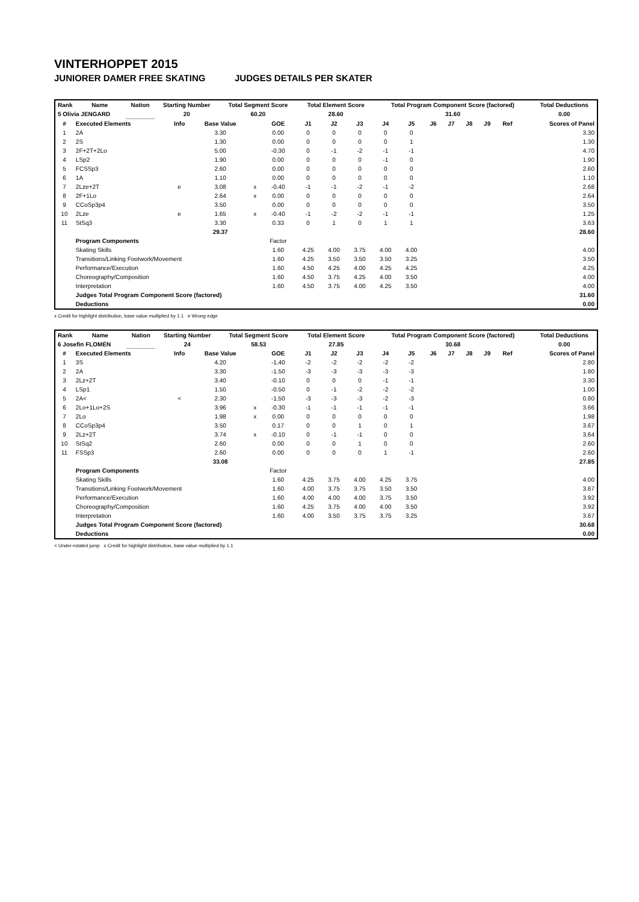VINTERHOPPET 2015
JUNIORER DAMER FREE SKATING JUDGES DETAILS PER SKATER
| Rank | Name | Nation | Starting Number | Total Segment Score | Total Element Score | Total Program Component Score (factored) | Total Deductions |
| --- | --- | --- | --- | --- | --- | --- | --- |
| 5 Olivia JENGARD | | | 20 | 60.20 | 28.60 | 31.60 | 0.00 |
| # | Executed Elements | Info | Base Value | | GOE | J1 | J2 | J3 | J4 | J5 | J6 | J7 | J8 | J9 | Ref | Scores of Panel |
| --- | --- | --- | --- | --- | --- | --- | --- | --- | --- | --- | --- | --- | --- | --- | --- | --- |
| 1 | 2A | | 3.30 | | 0.00 | 0 | 0 | 0 | 0 | 0 | | | | | | 3.30 |
| 2 | 2S | | 1.30 | | 0.00 | 0 | 0 | 0 | 0 | 1 | | | | | | 1.30 |
| 3 | 2F+2T+2Lo | | 5.00 | | -0.30 | 0 | -1 | -2 | -1 | -1 | | | | | | 4.70 |
| 4 | LSp2 | | 1.90 | | 0.00 | 0 | 0 | 0 | -1 | 0 | | | | | | 1.90 |
| 5 | FCSSp3 | | 2.60 | | 0.00 | 0 | 0 | 0 | 0 | 0 | | | | | | 2.60 |
| 6 | 1A | | 1.10 | | 0.00 | 0 | 0 | 0 | 0 | 0 | | | | | | 1.10 |
| 7 | 2Lze+2T | e | 3.08 | x | -0.40 | -1 | -1 | -2 | -1 | -2 | | | | | | 2.68 |
| 8 | 2F+1Lo | | 2.64 | x | 0.00 | 0 | 0 | 0 | 0 | 0 | | | | | | 2.64 |
| 9 | CCoSp3p4 | | 3.50 | | 0.00 | 0 | 0 | 0 | 0 | 0 | | | | | | 3.50 |
| 10 | 2Lze | e | 1.65 | x | -0.40 | -1 | -2 | -2 | -1 | -1 | | | | | | 1.25 |
| 11 | StSq3 | | 3.30 | | 0.33 | 0 | 1 | 0 | 1 | 1 | | | | | | 3.63 |
| | | | 29.37 | | | | | | | | | | | | | 28.60 |
| | Program Components | | | | Factor | | | | | | | | | | | |
| | Skating Skills | | | | 1.60 | 4.25 | 4.00 | 3.75 | 4.00 | 4.00 | | | | | | 4.00 |
| | Transitions/Linking Footwork/Movement | | | | 1.60 | 4.25 | 3.50 | 3.50 | 3.50 | 3.25 | | | | | | 3.50 |
| | Performance/Execution | | | | 1.60 | 4.50 | 4.25 | 4.00 | 4.25 | 4.25 | | | | | | 4.25 |
| | Choreography/Composition | | | | 1.60 | 4.50 | 3.75 | 4.25 | 4.00 | 3.50 | | | | | | 4.00 |
| | Interpretation | | | | 1.60 | 4.50 | 3.75 | 4.00 | 4.25 | 3.50 | | | | | | 4.00 |
| | Judges Total Program Component Score (factored) | | | | | | | | | | | | | | | 31.60 |
| | Deductions | | | | | | | | | | | | | | | 0.00 |
x Credit for highlight distribution, base value multiplied by 1.1 e Wrong edge
| Rank | Name | Nation | Starting Number | Total Segment Score | Total Element Score | Total Program Component Score (factored) | Total Deductions |
| --- | --- | --- | --- | --- | --- | --- | --- |
| 6 Josefin FLOMÉN | | | 24 | 58.53 | 27.85 | 30.68 | 0.00 |
| # | Executed Elements | Info | Base Value | | GOE | J1 | J2 | J3 | J4 | J5 | J6 | J7 | J8 | J9 | Ref | Scores of Panel |
| --- | --- | --- | --- | --- | --- | --- | --- | --- | --- | --- | --- | --- | --- | --- | --- | --- |
| 1 | 3S | | 4.20 | | -1.40 | -2 | -2 | -2 | -2 | -2 | | | | | | 2.80 |
| 2 | 2A | | 3.30 | | -1.50 | -3 | -3 | -3 | -3 | -3 | | | | | | 1.80 |
| 3 | 2Lz+2T | | 3.40 | | -0.10 | 0 | 0 | 0 | -1 | -1 | | | | | | 3.30 |
| 4 | LSp1 | | 1.50 | | -0.50 | 0 | -1 | -2 | -2 | -2 | | | | | | 1.00 |
| 5 | 2A< | < | 2.30 | | -1.50 | -3 | -3 | -3 | -2 | -3 | | | | | | 0.80 |
| 6 | 2Lo+1Lo+2S | | 3.96 | x | -0.30 | -1 | -1 | -1 | -1 | -1 | | | | | | 3.66 |
| 7 | 2Lo | | 1.98 | x | 0.00 | 0 | 0 | 0 | 0 | 0 | | | | | | 1.98 |
| 8 | CCoSp3p4 | | 3.50 | | 0.17 | 0 | 0 | 1 | 0 | 1 | | | | | | 3.67 |
| 9 | 2Lz+2T | | 3.74 | x | -0.10 | 0 | -1 | -1 | 0 | 0 | | | | | | 3.64 |
| 10 | StSq2 | | 2.60 | | 0.00 | 0 | 0 | 1 | 0 | 0 | | | | | | 2.60 |
| 11 | FSSp3 | | 2.60 | | 0.00 | 0 | 0 | 0 | 1 | -1 | | | | | | 2.60 |
| | | | 33.08 | | | | | | | | | | | | | 27.85 |
| | Program Components | | | | Factor | | | | | | | | | | | |
| | Skating Skills | | | | 1.60 | 4.25 | 3.75 | 4.00 | 4.25 | 3.75 | | | | | | 4.00 |
| | Transitions/Linking Footwork/Movement | | | | 1.60 | 4.00 | 3.75 | 3.75 | 3.50 | 3.50 | | | | | | 3.67 |
| | Performance/Execution | | | | 1.60 | 4.00 | 4.00 | 4.00 | 3.75 | 3.50 | | | | | | 3.92 |
| | Choreography/Composition | | | | 1.60 | 4.25 | 3.75 | 4.00 | 4.00 | 3.50 | | | | | | 3.92 |
| | Interpretation | | | | 1.60 | 4.00 | 3.50 | 3.75 | 3.75 | 3.25 | | | | | | 3.67 |
| | Judges Total Program Component Score (factored) | | | | | | | | | | | | | | | 30.68 |
| | Deductions | | | | | | | | | | | | | | | 0.00 |
< Under-rotated jump x Credit for highlight distribution, base value multiplied by 1.1